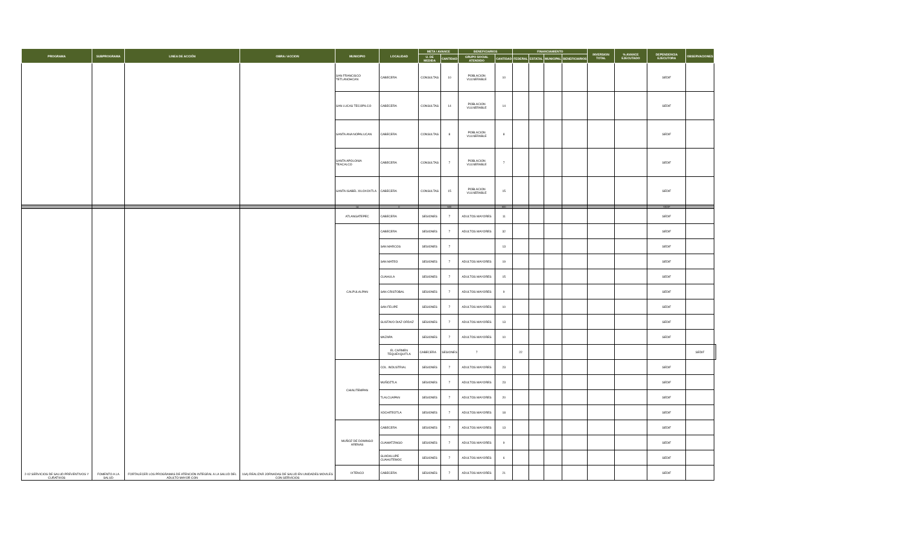| PROGRAMA | SUBPROGRAMA | LINEA DE ACCIÓN | OBRA / ACCION | MUNICIPIO | LOCALIDAD | META / AVANCE | | BENEFICIARIOS | | FINANCIAMIENTO | | | | INVERSION TOTAL | % AVANCE EJECUTADO | DEPENDENCIA EJECUTORA | OBSERVACIONES | |
| --- | --- | --- | --- | --- | --- | --- | --- | --- | --- | --- | --- | --- | --- | --- | --- | --- | --- | --- |
| | | | | | | U. DE MEDIDA | CANTIDAD | GRUPO SOCIAL ATENDIDO | CANTIDAD | FEDERAL | ESTATAL | MUNICIPAL | BENEFICIARIOS | | | | | |
| | | | | SAN FRANCISCO TETLANOHCAN | CABECERA | CONSULTAS | 10 | POBLACION VULNERABLE | 10 | | | | | | | SEDIF | | |
| | | | | SAN LUCAS TECOPILCO | CABECERA | CONSULTAS | 14 | POBLACION VULNERABLE | 14 | | | | | | | SEDIF | | |
| | | | | SANTA ANA NOPALUCAN | CABECERA | CONSULTAS | 8 | POBLACION VULNERABLE | 8 | | | | | | | SEDIF | | |
| | | | | SANTA APOLONIA TEACALCO | CABECERA | CONSULTAS | 7 | POBLACION VULNERABLE | 7 | | | | | | | SEDIF | | |
| | | | | SANTA ISABEL XILOXOXTLA | CABECERA | CONSULTAS | 15 | POBLACION VULNERABLE | 15 | | | | | | | SEDIF | | |
| | | | | 14 | 0 | | 600 | | 600 | | | | | | | SEDIF | | |
| 2-02 SERVICIOS DE SALUD PREVENTIVOS Y CURATIVOS | FOMENTO A LA SALUD | FORTALECER LOS PROGRAMAS DE ATENCIÓN INTEGRAL A LA SALUD DEL ADULTO MAYOR CON | 16A) REALIZAR JORNADAS DE SALUD EN UNIDADES MOVILES CON SERVICIOS | ATLANGATEPEC | CABECERA | SESIONES | 7 | ADULTOS MAYORES | 11 | | | | | | | SEDIF | | |
| | | | | CALPULALPAN | CABECERA | SESIONES | 7 | ADULTOS MAYORES | 32 | | | | | | | SEDIF | | |
| | | | | | SAN MARCOS | SESIONES | 7 | | 13 | | | | | | | SEDIF | | |
| | | | | | SAN MATEO | SESIONES | 7 | ADULTOS MAYORES | 19 | | | | | | | SEDIF | | |
| | | | | | CUAHULA | SESIONES | 7 | ADULTOS MAYORES | 15 | | | | | | | SEDIF | | |
| | | | | | SAN CRISTOBAL | SESIONES | 7 | ADULTOS MAYORES | 9 | | | | | | | SEDIF | | |
| | | | | | SAN FELIPE | SESIONES | 7 | ADULTOS MAYORES | 10 | | | | | | | SEDIF | | |
| | | | | | GUSTAVO DIAZ ORDAZ | SESIONES | 7 | ADULTOS MAYORES | 13 | | | | | | | SEDIF | | |
| | | | | | MAZAPA | SESIONES | 7 | ADULTOS MAYORES | 10 | | | | | | | SEDIF | | |
| | | | | | EL CARMEN TEQUEXQUITLA | CABECERA | SESIONES | 7 | | 22 | | | | | | | SEDIF | |
| | | | | CHIAUTEMPAN | COL. INDUSTRIAL | SESIONES | 7 | ADULTOS MAYORES | 23 | | | | | | | SEDIF | | |
| | | | | | MUÑOZTLA | SESIONES | 7 | ADULTOS MAYORES | 23 | | | | | | | SEDIF | | |
| | | | | | TLALCUAPAN | SESIONES | 7 | ADULTOS MAYORES | 20 | | | | | | | SEDIF | | |
| | | | | | XOCHITEOTLA | SESIONES | 7 | ADULTOS MAYORES | 18 | | | | | | | SEDIF | | |
| | | | | MUÑOZ DE DOMINGO ARENAS | CABECERA | SESIONES | 7 | ADULTOS MAYORES | 13 | | | | | | | SEDIF | | |
| | | | | | CUAMATZINGO | SESIONES | 7 | ADULTOS MAYORES | 9 | | | | | | | SEDIF | | |
| | | | | | GUADALUPE CUAHUTEMOC | SESIONES | 7 | ADULTOS MAYORES | 6 | | | | | | | SEDIF | | |
| | | | | IXTENCO | CABECERA | SESIONES | 7 | ADULTOS MAYORES | 21 | | | | | | | SEDIF | | |